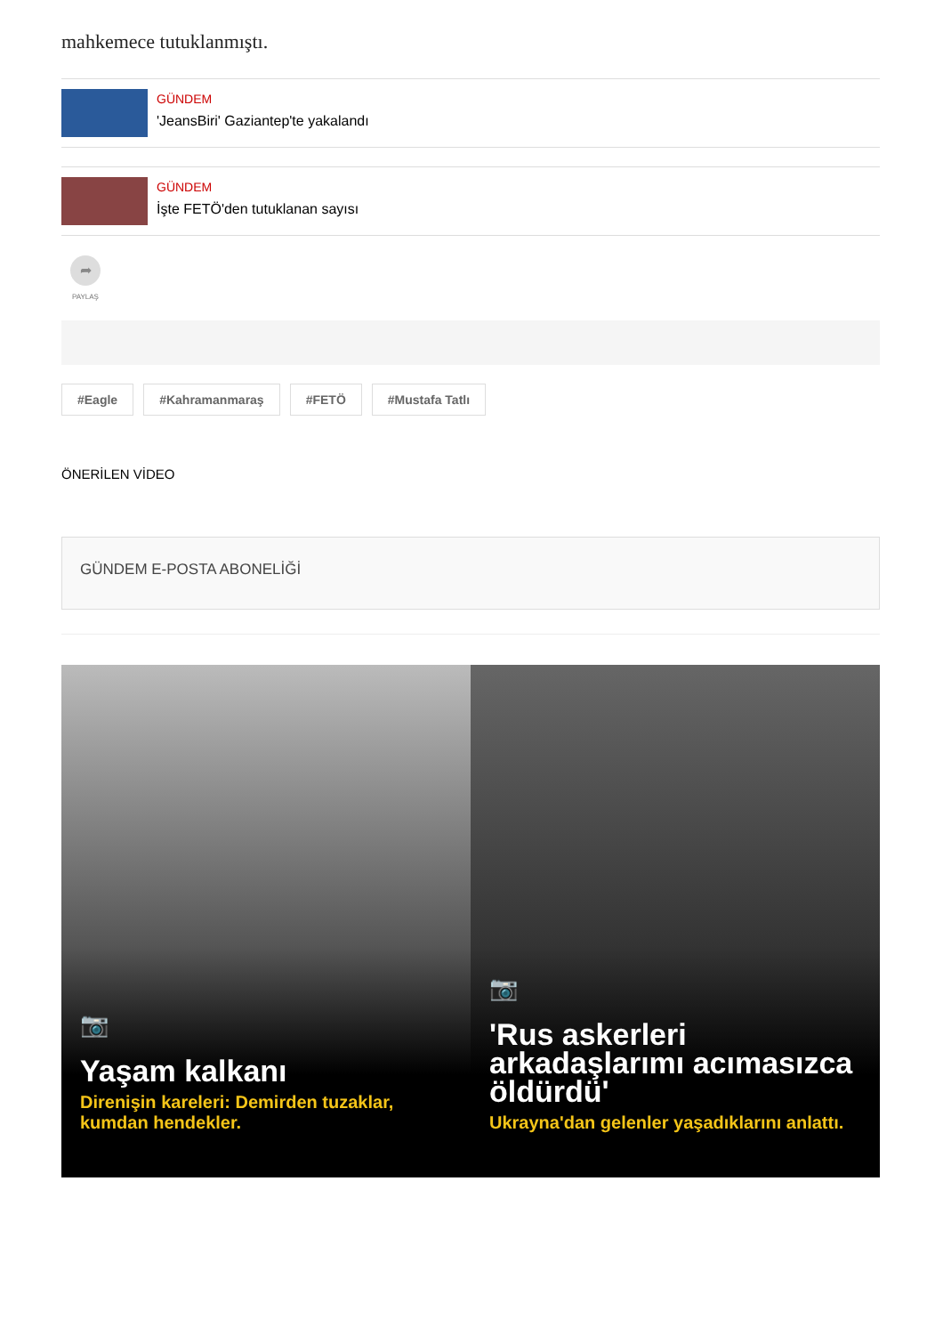mahkemece tutuklanmıştı.
GÜNDEM
'JeansBiri' Gaziantep'te yakalandı
GÜNDEM
İşte FETÖ'den tutuklanan sayısı
➦
PAYLAŞ
#Eagle #Kahramanmaraş #FETÖ #Mustafa Tatlı
ÖNERİLEN VİDEO
GÜNDEM E-POSTA ABONELİĞİ
📷
Yaşam kalkanı
Direnişin kareleri: Demirden tuzaklar, kumdan hendekler.
📷
'Rus askerleri arkadaşlarımı acımasızca öldürdü'
Ukrayna'dan gelenler yaşadıklarını anlattı.